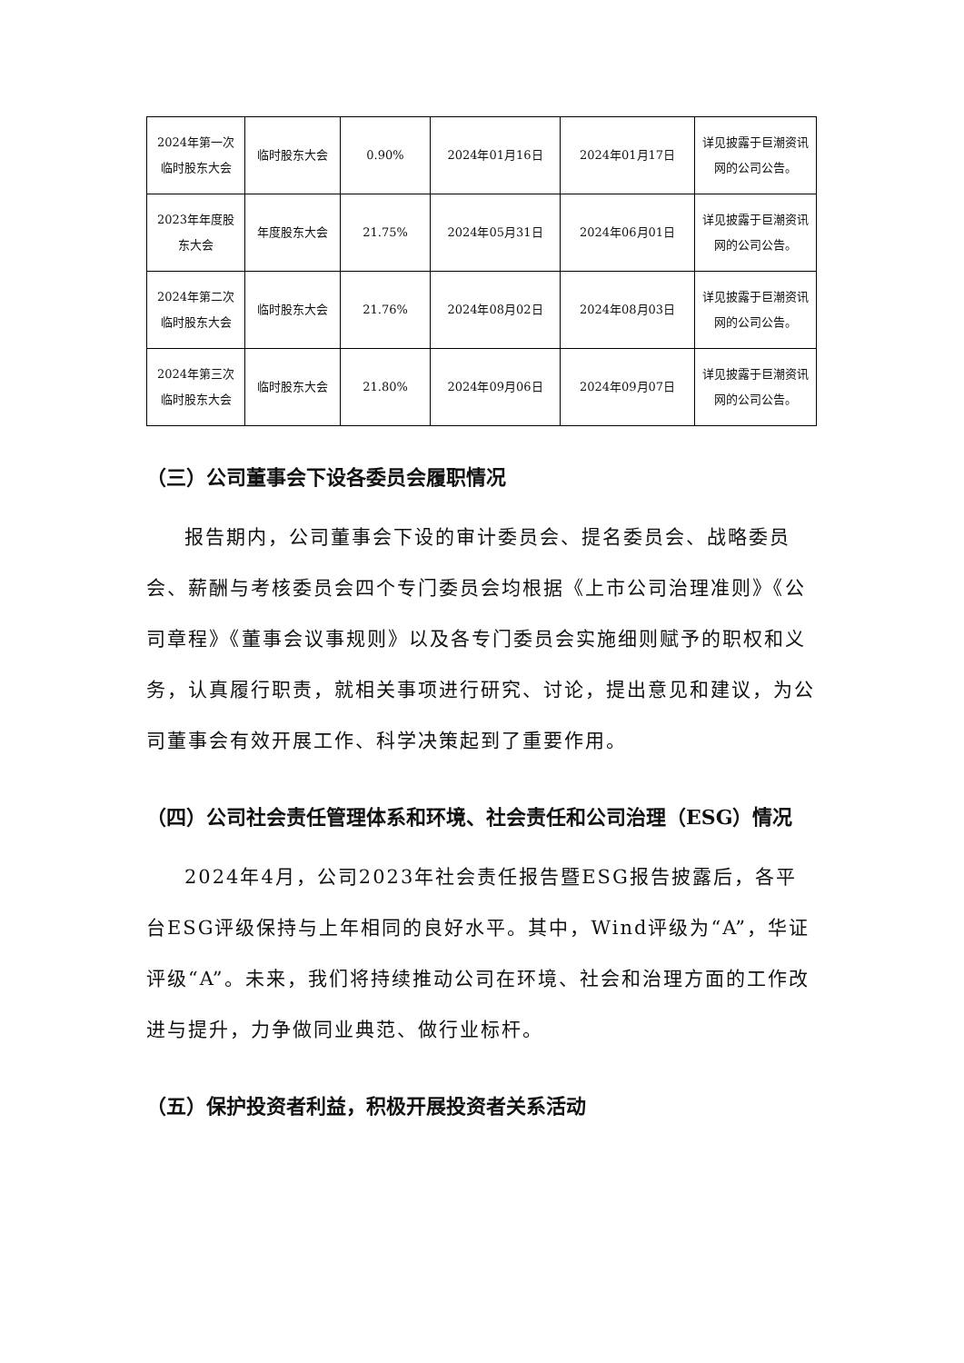| 2024年第一次临时股东大会 | 临时股东大会 | 0.90% | 2024年01月16日 | 2024年01月17日 | 详见披露于巨潮资讯网的公司公告。 |
| 2023年年度股东大会 | 年度股东大会 | 21.75% | 2024年05月31日 | 2024年06月01日 | 详见披露于巨潮资讯网的公司公告。 |
| 2024年第二次临时股东大会 | 临时股东大会 | 21.76% | 2024年08月02日 | 2024年08月03日 | 详见披露于巨潮资讯网的公司公告。 |
| 2024年第三次临时股东大会 | 临时股东大会 | 21.80% | 2024年09月06日 | 2024年09月07日 | 详见披露于巨潮资讯网的公司公告。 |
（三）公司董事会下设各委员会履职情况
报告期内，公司董事会下设的审计委员会、提名委员会、战略委员会、薪酬与考核委员会四个专门委员会均根据《上市公司治理准则》《公司章程》《董事会议事规则》以及各专门委员会实施细则赋予的职权和义务，认真履行职责，就相关事项进行研究、讨论，提出意见和建议，为公司董事会有效开展工作、科学决策起到了重要作用。
（四）公司社会责任管理体系和环境、社会责任和公司治理（ESG）情况
2024年4月，公司2023年社会责任报告暨ESG报告披露后，各平台ESG评级保持与上年相同的良好水平。其中，Wind评级为“A”，华证评级“A”。未来，我们将持续推动公司在环境、社会和治理方面的工作改进与提升，力争做同业典范、做行业标杆。
（五）保护投资者利益，积极开展投资者关系活动